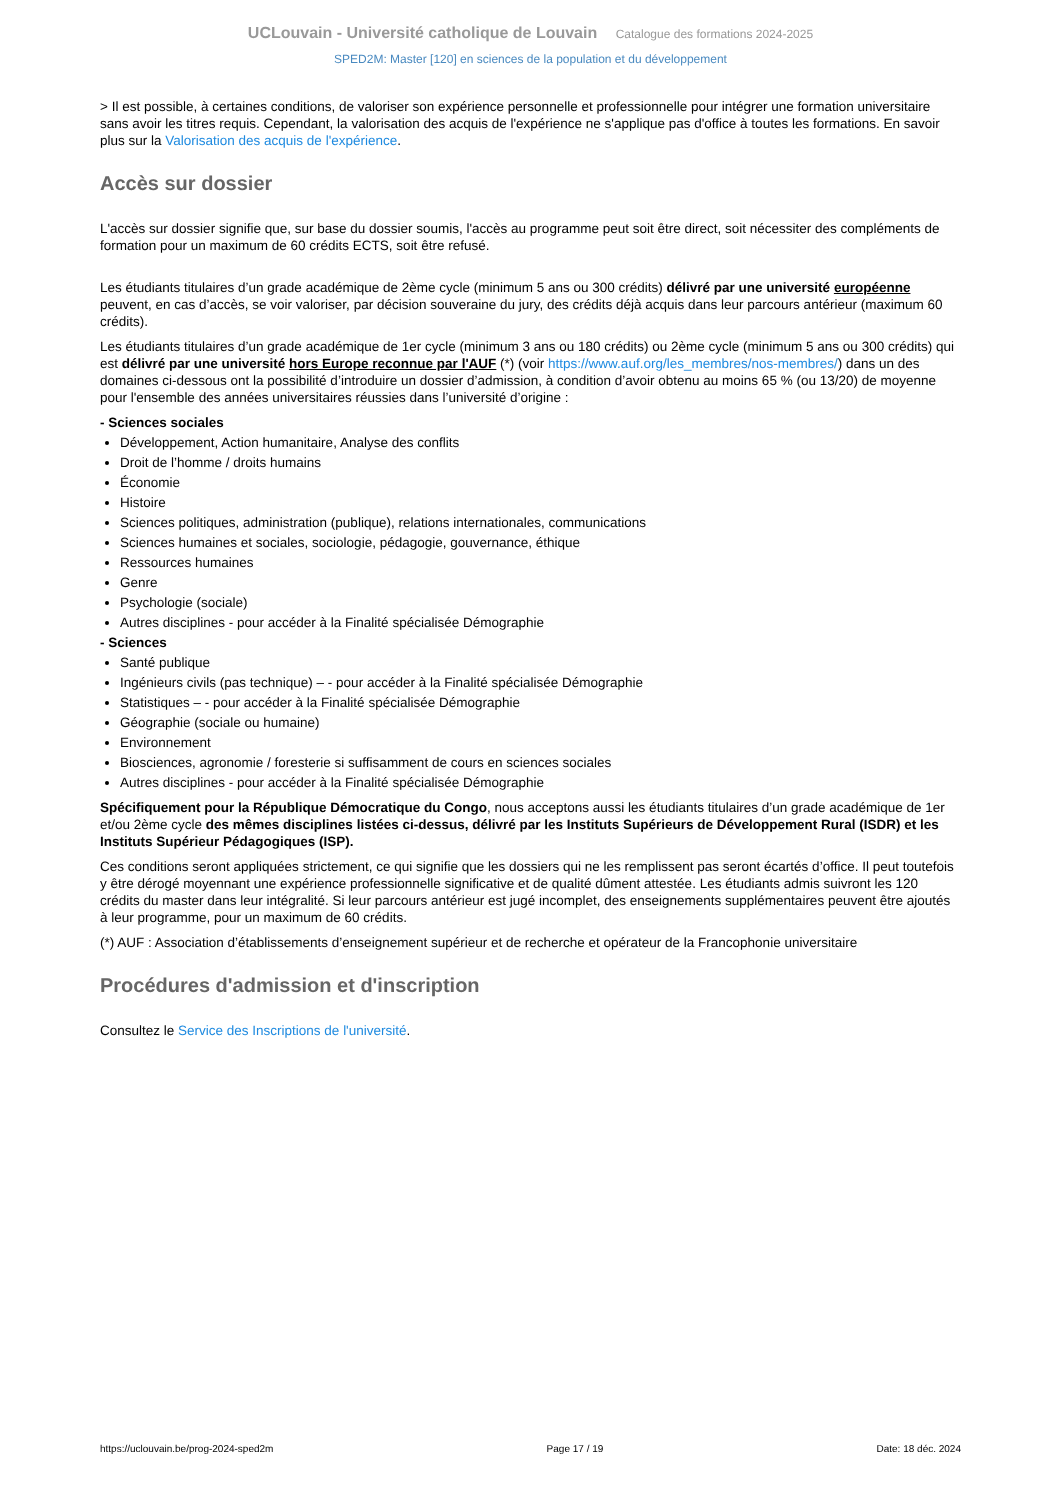UCLouvain - Université catholique de Louvain Catalogue des formations 2024-2025
SPED2M: Master [120] en sciences de la population et du développement
> Il est possible, à certaines conditions, de valoriser son expérience personnelle et professionnelle pour intégrer une formation universitaire sans avoir les titres requis. Cependant, la valorisation des acquis de l'expérience ne s'applique pas d'office à toutes les formations. En savoir plus sur la Valorisation des acquis de l'expérience.
Accès sur dossier
L'accès sur dossier signifie que, sur base du dossier soumis, l'accès au programme peut soit être direct, soit nécessiter des compléments de formation pour un maximum de 60 crédits ECTS, soit être refusé.
Les étudiants titulaires d’un grade académique de 2ème cycle (minimum 5 ans ou 300 crédits) délivré par une université européenne peuvent, en cas d’accès, se voir valoriser, par décision souveraine du jury, des crédits déjà acquis dans leur parcours antérieur (maximum 60 crédits).
Les étudiants titulaires d’un grade académique de 1er cycle (minimum 3 ans ou 180 crédits) ou 2ème cycle (minimum 5 ans ou 300 crédits) qui est délivré par une université hors Europe reconnue par l'AUF (*) (voir https://www.auf.org/les_membres/nos-membres/) dans un des domaines ci-dessous ont la possibilité d’introduire un dossier d’admission, à condition d’avoir obtenu au moins 65 % (ou 13/20) de moyenne pour l'ensemble des années universitaires réussies dans l’université d’origine :
- Sciences sociales
Développement, Action humanitaire, Analyse des conflits
Droit de l’homme / droits humains
Économie
Histoire
Sciences politiques, administration (publique), relations internationales, communications
Sciences humaines et sociales, sociologie, pédagogie, gouvernance, éthique
Ressources humaines
Genre
Psychologie (sociale)
Autres disciplines - pour accéder à la Finalité spécialisée Démographie
- Sciences
Santé publique
Ingénieurs civils (pas technique) – - pour accéder à la Finalité spécialisée Démographie
Statistiques – - pour accéder à la Finalité spécialisée Démographie
Géographie (sociale ou humaine)
Environnement
Biosciences, agronomie / foresterie si suffisamment de cours en sciences sociales
Autres disciplines - pour accéder à la Finalité spécialisée Démographie
Spécifiquement pour la République Démocratique du Congo, nous acceptons aussi les étudiants titulaires d’un grade académique de 1er et/ou 2ème cycle des mêmes disciplines listées ci-dessus, délivré par les Instituts Supérieurs de Développement Rural (ISDR) et les Instituts Supérieur Pédagogiques (ISP).
Ces conditions seront appliquées strictement, ce qui signifie que les dossiers qui ne les remplissent pas seront écartés d’office. Il peut toutefois y être dérogé moyennant une expérience professionnelle significative et de qualité dûment attestée. Les étudiants admis suivront les 120 crédits du master dans leur intégralité. Si leur parcours antérieur est jugé incomplet, des enseignements supplémentaires peuvent être ajoutés à leur programme, pour un maximum de 60 crédits.
(*) AUF : Association d’établissements d’enseignement supérieur et de recherche et opérateur de la Francophonie universitaire
Procédures d'admission et d'inscription
Consultez le Service des Inscriptions de l'université.
https://uclouvain.be/prog-2024-sped2m Page 17 / 19 Date: 18 déc. 2024